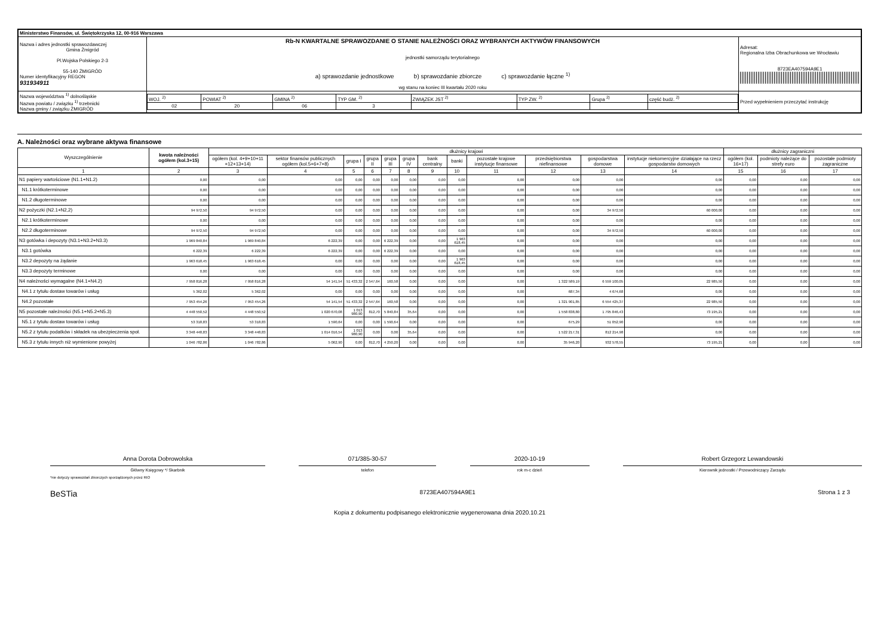| Ministerstwo Finansów, ul. Świętokrzyska 12, 00-916 Warszawa | | | |
| Nazwa i adres jednostki sprawozdawczej Gmina Żmigród Pl.Wojska Polskiego 2-3 55-140 ŻMIGRÓD Numer identyfikacyjny REGON 931934911 | Rb-N KWARTALNE SPRAWOZDANIE O STANIE NALEŻNOŚCI ORAZ WYBRANYCH AKTYWÓW FINANSOWYCH jednostki samorządu terytorialnego a) sprawozdanie jednostkowe b) sprawozdanie zbiorcze c) sprawozdanie łączne <sup>1)</sup> wg stanu na koniec III kwartału 2020 roku | | Adresat: Regionalna Izba Obrachunkowa we Wrocławiu 8723EA407594A9E1 |
| Nazwa województwa <sup>1)</sup> dolnośląskie Nazwa powiatu / związku <sup>1)</sup> trzebnicki Nazwa gminy / związku ŻMIGRÓD | | / WOJ. <sup>2)</sup> / POWIAT <sup>2)</sup> / GMINA <sup>2)</sup> / TYP GM. <sup>2)</sup> / ZWIĄZEK JST <sup>2)</sup> / TYP ZW. <sup>2)</sup> / Grupa <sup>2)</sup> / część budż. <sup>2)</sup> / / 02 / 20 / 06 / 3 / / / / / | Przed wypełnieniem przeczytać instrukcję |
A. Należności oraz wybrane aktywa finansowe
| Wyszczególnienie | kwota należności ogółem (kol.3+15) | dłużnicy krajowi | | | | | | | | | | | | dłużnicy zagraniczni | | |
| --- | --- | --- | --- | --- | --- | --- | --- | --- | --- | --- | --- | --- | --- | --- | --- | --- |
| | | ogółem (kol. 4+9+10+11 +12+13+14) | sektor finansów publicznych ogółem (kol.5+6+7+8) | grupa I | grupa II | grupa III | grupa IV | bank centralny | banki | pozostałe krajowe instytucje finansowe | przedsiębiorstwa niefinansowe | gospodarstwa domowe | instytucje niekomercyjne działające na rzecz gospodarstw domowych | ogółem (kol. 16+17) | podmioty należące do strefy euro | pozostałe podmioty zagraniczne |
| 1 | 2 | 3 | 4 | 5 | 6 | 7 | 8 | 9 | 10 | 11 | 12 | 13 | 14 | 15 | 16 | 17 |
| N1 papiery wartościowe (N1.1+N1.2) | 0,00 | 0,00 | 0,00 | 0,00 | 0,00 | 0,00 | 0,00 | 0,00 | 0,00 | 0,00 | 0,00 | 0,00 | 0,00 | 0,00 | 0,00 | 0,00 |
| N1.1 krótkoterminowe | 0,00 | 0,00 | 0,00 | 0,00 | 0,00 | 0,00 | 0,00 | 0,00 | 0,00 | 0,00 | 0,00 | 0,00 | 0,00 | 0,00 | 0,00 | 0,00 |
| N1.2 długoterminowe | 0,00 | 0,00 | 0,00 | 0,00 | 0,00 | 0,00 | 0,00 | 0,00 | 0,00 | 0,00 | 0,00 | 0,00 | 0,00 | 0,00 | 0,00 | 0,00 |
| N2 pożyczki (N2.1+N2,2) | 94 972,50 | 94 972,50 | 0,00 | 0,00 | 0,00 | 0,00 | 0,00 | 0,00 | 0,00 | 0,00 | 0,00 | 34 972,50 | 60 000,00 | 0,00 | 0,00 | 0,00 |
| N2.1 krótkoterminowe | 0,00 | 0,00 | 0,00 | 0,00 | 0,00 | 0,00 | 0,00 | 0,00 | 0,00 | 0,00 | 0,00 | 0,00 | 0,00 | 0,00 | 0,00 | 0,00 |
| N2.2 długoterminowe | 94 972,50 | 94 972,50 | 0,00 | 0,00 | 0,00 | 0,00 | 0,00 | 0,00 | 0,00 | 0,00 | 0,00 | 34 972,50 | 60 000,00 | 0,00 | 0,00 | 0,00 |
| N3 gotówka i depozyty (N3.1+N3.2+N3.3) | 1 969 840,84 | 1 969 840,84 | 6 222,39 | 0,00 | 0,00 | 6 222,39 | 0,00 | 0,00 | 1 963 618,45 | 0,00 | 0,00 | 0,00 | 0,00 | 0,00 | 0,00 | 0,00 |
| N3.1 gotówka | 6 222,39 | 6 222,39 | 6 222,39 | 0,00 | 0,00 | 6 222,39 | 0,00 | 0,00 | 0,00 | 0,00 | 0,00 | 0,00 | 0,00 | 0,00 | 0,00 | 0,00 |
| N3.2 depozyty na żądanie | 1 963 618,45 | 1 963 618,45 | 0,00 | 0,00 | 0,00 | 0,00 | 0,00 | 0,00 | 1 963 618,45 | 0,00 | 0,00 | 0,00 | 0,00 | 0,00 | 0,00 | 0,00 |
| N3.3 depozyty terminowe | 0,00 | 0,00 | 0,00 | 0,00 | 0,00 | 0,00 | 0,00 | 0,00 | 0,00 | 0,00 | 0,00 | 0,00 | 0,00 | 0,00 | 0,00 | 0,00 |
| N4 należności wymagalne (N4.1+N4.2) | 7 958 816,28 | 7 958 816,28 | 54 141,54 | 51 433,32 | 2 547,64 | 160,58 | 0,00 | 0,00 | 0,00 | 0,00 | 1 322 589,19 | 6 559 100,05 | 22 985,50 | 0,00 | 0,00 | 0,00 |
| N4.1 z tytułu dostaw towarów i usług | 5 362,02 | 5 362,02 | 0,00 | 0,00 | 0,00 | 0,00 | 0,00 | 0,00 | 0,00 | 0,00 | 687,34 | 4 674,68 | 0,00 | 0,00 | 0,00 | 0,00 |
| N4.2 pozostałe | 7 953 454,26 | 7 953 454,26 | 54 141,54 | 51 433,32 | 2 547,64 | 160,58 | 0,00 | 0,00 | 0,00 | 0,00 | 1 321 901,85 | 6 554 425,37 | 22 985,50 | 0,00 | 0,00 | 0,00 |
| N5 pozostałe należności (N5.1+N5.2+N5.3) | 4 448 550,52 | 4 448 550,52 | 1 020 670,08 | 1 013 980,90 | 812,70 | 5 840,84 | 35,64 | 0,00 | 0,00 | 0,00 | 1 558 838,80 | 1 795 846,43 | 73 195,21 | 0,00 | 0,00 | 0,00 |
| N5.1 z tytułu dostaw towarów i usług | 53 318,83 | 53 318,83 | 1 590,64 | 0,00 | 0,00 | 1 590,64 | 0,00 | 0,00 | 0,00 | 0,00 | 675,29 | 51 052,90 | 0,00 | 0,00 | 0,00 | 0,00 |
| N5.2 z tytułu podatków i składek na ubezpieczenia społ. | 3 348 448,83 | 3 348 448,83 | 1 014 016,54 | 1 013 980,90 | 0,00 | 0,00 | 35,64 | 0,00 | 0,00 | 0,00 | 1 522 217,31 | 812 214,98 | 0,00 | 0,00 | 0,00 | 0,00 |
| N5.3 z tytułu innych niż wymienione powyżej | 1 046 782,86 | 1 046 782,86 | 5 062,90 | 0,00 | 812,70 | 4 250,20 | 0,00 | 0,00 | 0,00 | 0,00 | 35 946,20 | 932 578,55 | 73 195,21 | 0,00 | 0,00 | 0,00 |
Anna Dorota Dobrowolska
Główny Księgowy */ Skarbnik
071/385-30-57
telefon
2020-10-19
rok m-c dzień
Robert Grzegorz Lewandowski
Kierownik jednostki / Przewodniczący Zarządu
*nie dotyczy sprawozdań zbiorczych sporządzonych przez RIO
BeSTia 8723EA407594A9E1 Strona 1 z 3
Kopia z dokumentu podpisanego elektronicznie wygenerowana dnia 2020.10.21